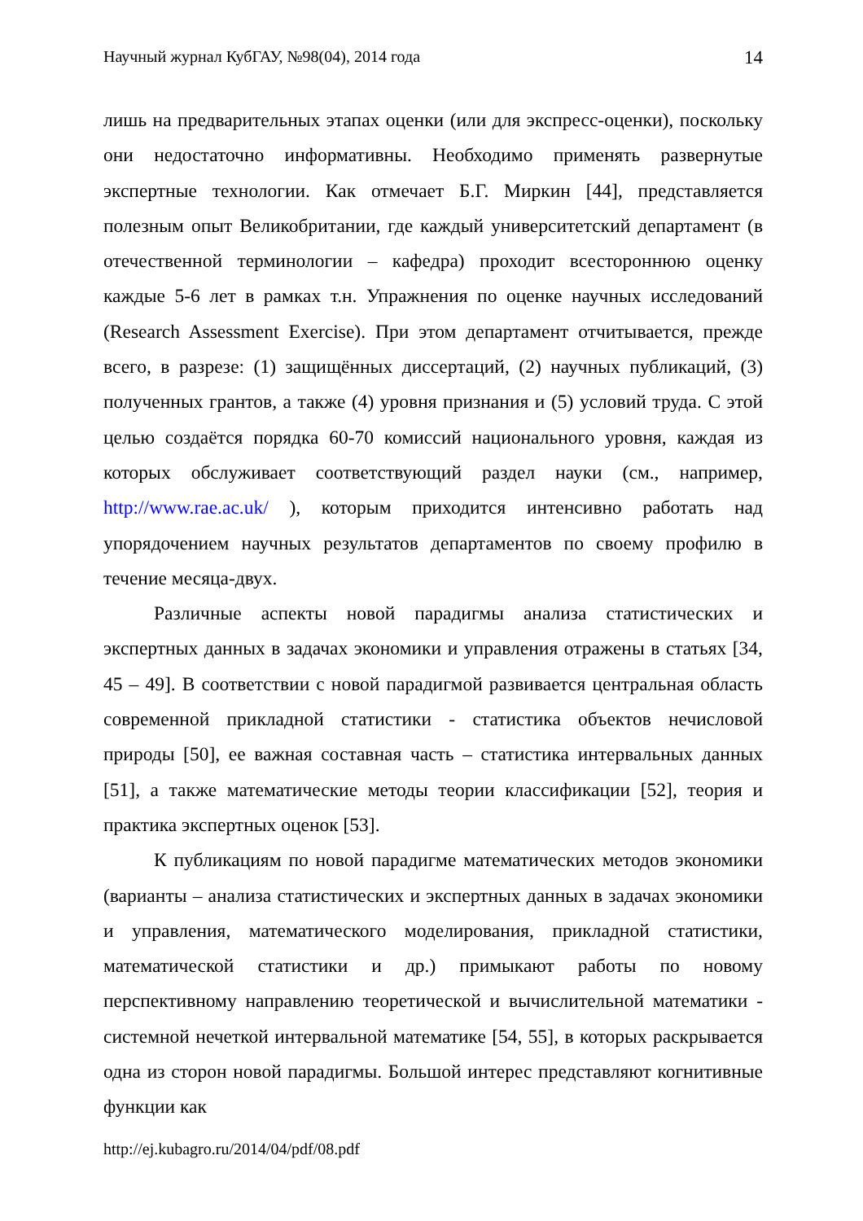Научный журнал КубГАУ, №98(04), 2014 года 14
лишь на предварительных этапах оценки (или для экспресс-оценки), поскольку они недостаточно информативны. Необходимо применять развернутые экспертные технологии. Как отмечает Б.Г. Миркин [44], представляется полезным опыт Великобритании, где каждый университетский департамент (в отечественной терминологии – кафедра) проходит всестороннюю оценку каждые 5-6 лет в рамках т.н. Упражнения по оценке научных исследований (Research Assessment Exercise). При этом департамент отчитывается, прежде всего, в разрезе: (1) защищённых диссертаций, (2) научных публикаций, (3) полученных грантов, а также (4) уровня признания и (5) условий труда. С этой целью создаётся порядка 60-70 комиссий национального уровня, каждая из которых обслуживает соответствующий раздел науки (см., например, http://www.rae.ac.uk/ ), которым приходится интенсивно работать над упорядочением научных результатов департаментов по своему профилю в течение месяца-двух.
Различные аспекты новой парадигмы анализа статистических и экспертных данных в задачах экономики и управления отражены в статьях [34, 45 – 49]. В соответствии с новой парадигмой развивается центральная область современной прикладной статистики - статистика объектов нечисловой природы [50], ее важная составная часть – статистика интервальных данных [51], а также математические методы теории классификации [52], теория и практика экспертных оценок [53].
К публикациям по новой парадигме математических методов экономики (варианты – анализа статистических и экспертных данных в задачах экономики и управления, математического моделирования, прикладной статистики, математической статистики и др.) примыкают работы по новому перспективному направлению теоретической и вычислительной математики - системной нечеткой интервальной математике [54, 55], в которых раскрывается одна из сторон новой парадигмы. Большой интерес представляют когнитивные функции как
http://ej.kubagro.ru/2014/04/pdf/08.pdf